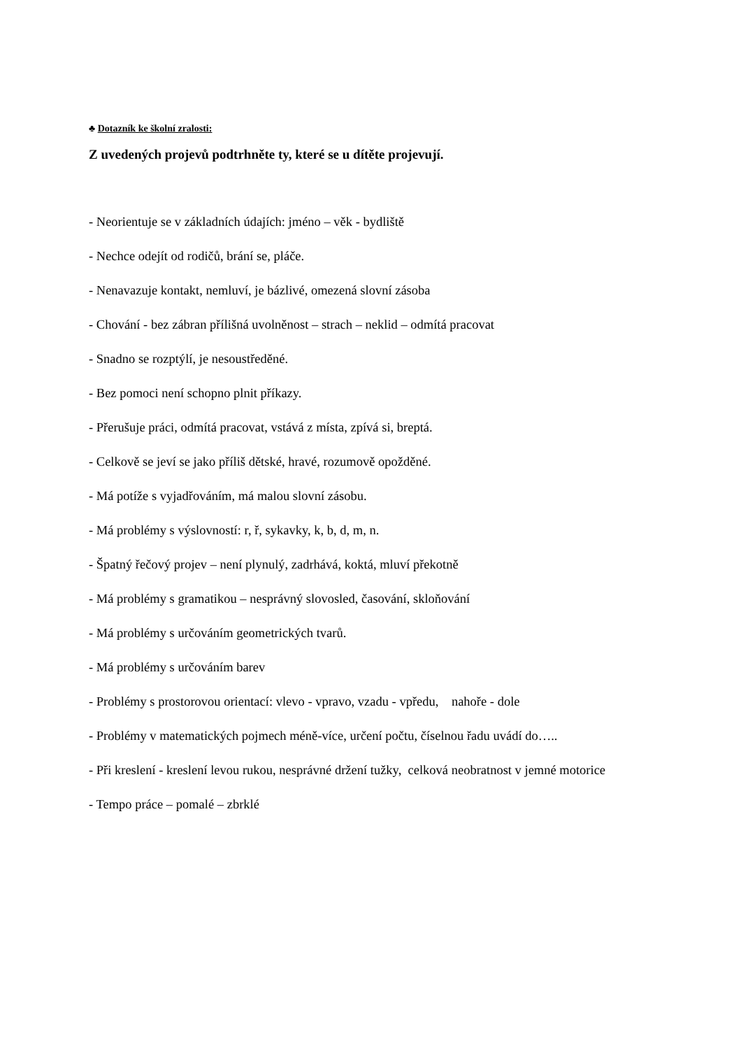♣ Dotazník ke školní zralosti:
Z uvedených projevů podtrhněte ty, které se u dítěte projevují.
- Neorientuje se v základních údajích: jméno – věk - bydliště
- Nechce odejít od rodičů, brání se, pláče.
- Nenavazuje kontakt, nemluví, je bázlivé, omezená slovní zásoba
- Chování - bez zábran přílišná uvolněnost – strach – neklid – odmítá pracovat
- Snadno se rozptýlí, je nesoustředěné.
- Bez pomoci není schopno plnit příkazy.
- Přerušuje práci, odmítá pracovat, vstává z místa, zpívá si, breptá.
- Celkově se jeví se jako příliš dětské, hravé, rozumově opožděné.
- Má potíže s vyjadřováním, má malou slovní zásobu.
- Má problémy s výslovností: r, ř, sykavky, k, b, d, m, n.
- Špatný řečový projev – není plynulý, zadrhává, koktá, mluví překotně
- Má problémy s gramatikou – nesprávný slovosled, časování, skloňování
- Má problémy s určováním geometrických tvarů.
- Má problémy s určováním barev
- Problémy s prostorovou orientací: vlevo - vpravo, vzadu - vpředu, nahoře - dole
- Problémy v matematických pojmech méně-více, určení počtu, číselnou řadu uvádí do…..
- Při kreslení - kreslení levou rukou, nesprávné držení tužky, celková neobratnost v jemné motorice
- Tempo práce – pomalé – zbrklé